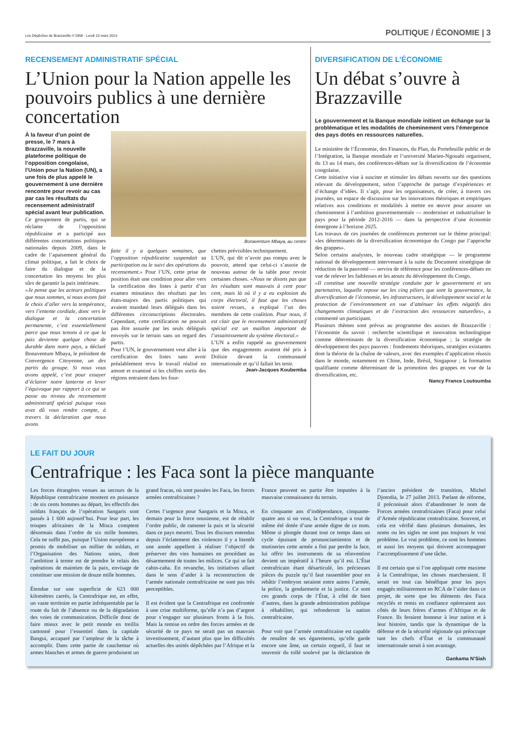Les Dépêches de Brazzaville n°1958 - Lundi 10 mars 2014 POLITIQUE / ÉCONOMIE | 3
RECENSEMENT ADMINISTRATIF SPÉCIAL
L’Union pour la Nation appelle les pouvoirs publics à une dernière concertation
À la faveur d’un point de presse, le 7 mars à Brazzaville, la nouvelle plateforme politique de l’opposition congolaise, l’Union pour la Nation (UN), a une fois de plus appelé le gouvernement à une dernière rencontre pour revoir au cas par cas les résultats du recensement administratif spécial avant leur publication.
Ce groupement de partis, qui se réclame de l’opposition républicaine et a participé aux différentes concertations politiques nationales depuis 2009, dans le cadre de l’apaisement général du climat politique, a fait le choix de faire du dialogue et de la concertation les moyens les plus sûrs de garantir la paix intérieure.
«Je pense que les acteurs politiques que nous sommes, si nous avons fait le choix d’aller vers la tempérance, vers l’entente cordiale, donc vers le dialogue et la concertation permanente, c’est essentiellement parce que nous tenons à ce que la paix devienne quelque chose de durable dans notre pays, a déclaré Bonaventure Mbaya, le président de Convergence Citoyenne, un des partis du groupe. Si nous vous avons appelé, c’est pour essayer d’éclairer notre lanterne et lever l’équivoque par rapport à ce qui se passe au niveau du recensement administratif spécial puisque vous avez dû vous rendre compte, à travers la déclaration que nous avons
Bonaventure Mbaya, au centre
faite il y a quelques semaines, que l’opposition républicaine suspendait sa participation ou le suivi des opérations du recensement.» Pour l’UN, cette prise de position était une condition pour aller vers la certification des listes à partir d’un examen minutieux des résultats par les états-majors des partis politiques qui avaient mandaté leurs délégués dans les différentes circonscriptions électorales. Cependant, cette certification ne pouvait pas être assurée par les seuls délégués envoyés sur le terrain sans un regard des partis.
Pour l’UN, le gouvernement veut aller à la certification des listes sans avoir préalablement revu le travail réalisé en amont et examiné si les chiffres sortis des régions entraient dans les four-
chettes prévisibles techniquement.
L’UN, qui dit n’avoir pas rompu avec le pouvoir, attend que celui-ci s’assoie de nouveau autour de la table pour revoir certaines choses. «Nous ne disons pas que les résultats sont mauvais à cent pour cent, mais là où il y a eu explosion du corps électoral, il faut que les choses soient revues, a expliqué l’un des membres de cette coalition. Pour nous, il est clair que le recensement administratif spécial est un maillon important de l’assainissement du système électoral.»
L’UN a enfin rappelé au gouvernement que des engagements avaient été pris à Dolisie devant la communauté internationale et qu’il fallait les tenir.
Jean-Jacques Koubemba
DIVERSIFICATION DE L’ÉCONOMIE
Un débat s’ouvre à Brazzaville
Le gouvernement et la Banque mondiale initient un échange sur la problématique et les modalités de cheminement vers l’émergence des pays dotés en ressources naturelles.
Le ministère de l’Économie, des Finances, du Plan, du Portefeuille public et de l’Intégration, la Banque mondiale et l’université Marien-Ngouabi organisent, du 13 au 14 mars, des conférences-débats sur la diversification de l’économie congolaise.
Cette initiative vise à susciter et stimuler les débats ouverts sur des questions relevant du développement, selon l’approche de partage d’expériences et d’échange d’idées. Il s’agit, pour les organisateurs, de créer, à travers ces journées, un espace de discussion sur les innovations théoriques et empiriques relatives aux conditions et modalités à mettre en œuvre pour assurer un cheminement à l’ambition gouvernementale — moderniser et industrialiser le pays pour la période 2012-2016 — dans la perspective d’une économie émergente à l’horizon 2025.
Les travaux de ces journées de conférences porteront sur le thème principal: «les déterminants de la diversification économique du Congo par l’approche des grappes».
Selon certains analystes, le nouveau cadre stratégique — le programme national de développement intervenant à la suite du Document stratégique de réduction de la pauvreté — servira de référence pour les conférences-débats en vue de relever les faiblesses et les atouts du développement du Congo.
«Il constitue une nouvelle stratégie conduite par le gouvernement et ses partenaires, laquelle repose sur les cinq piliers que sont la gouvernance, la diversification de l’économie, les infrastructures, le développement social et la protection de l’environnement en vue d’atténuer les effets négatifs des changements climatiques et de l’extraction des ressources naturelles», a commenté un participant.
Plusieurs thèmes sont prévus au programme des assises de Brazzaville : l’économie du savoir : recherche scientifique et innovation technologique comme déterminants de la diversification économique ; la stratégie de développement des pays pauvres : fondements théoriques, stratégies existantes dont la théorie de la chaîne de valeurs, avec des exemples d’application réussis dans le monde, notamment en Chine, Inde, Brésil, Singapour ; la formation qualifiante comme déterminant de la promotion des grappes en vue de la diversification, etc.
Nancy France Loutoumba
LE FAIT DU JOUR
Centrafrique : les Faca sont la pièce manquante
Les forces étrangères venues au secours de la République centrafricaine montent en puissance : de six cents hommes au départ, les effectifs des soldats français de l’opération Sangaris sont passés à 1 600 aujourd’hui. Pour leur part, les troupes africaines de la Misca comptent désormais dans l’ordre de six mille hommes. Cela ne suffit pas, puisque l’Union européenne a promis de mobiliser un millier de soldats, et l’Organisation des Nations unies, dont l’ambition à terme est de prendre le relais des opérations de maintien de la paix, envisage de constituer une mission de douze mille hommes.
Étendue sur une superficie de 623 000 kilomètres carrés, la Centrafrique est, en effet, un vaste territoire en partie infréquentable par la route du fait de l’absence ou de la dégradation des voies de communication. Difficile donc de faire mieux avec le petit monde en treillis cantonné pour l’essentiel dans la capitale Bangui, accaparé par l’ampleur de la tâche à accomplir. Dans cette partie de cauchemar où armes blanches et armes de guerre produisent un grand fracas, où sont passées les Faca, les forces armées centrafricaines ?
Certes l’urgence pour Sangaris et la Misca, et demain pour la force onusienne, est de rétablir l’ordre public, de ramener la paix et la sécurité dans ce pays meurtri. Tous les discours entendus depuis l’éclatement des violences il y a bientôt une année appellent à réaliser l’objectif de préserver des vies humaines en procédant au désarmement de toutes les milices. Ce qui se fait cahin-caha. En revanche, les initiatives allant dans le sens d’aider à la reconstruction de l’armée nationale centrafricaine ne sont pas très perceptibles.
Il est évident que la Centrafrique est confrontée à une crise multiforme, qu’elle n’a pas d’argent pour s’engager sur plusieurs fronts à la fois. Mais la remise en ordre des forces armées et de sécurité de ce pays ne serait pas un mauvais investissement, d’autant plus que les difficultés actuelles des unités dépêchées par l’Afrique et la France peuvent en partie être imputées à la mauvaise connaissance du terrain.
En cinquante ans d’indépendance, cinquante-quatre ans si on veut, la Centrafrique a tout de même été dotée d’une armée digne de ce nom. Même si plongée durant tout ce temps dans un cycle épuisant de pronunciamientos et de mutineries cette armée a fini par perdre la face, lui offrir les instruments de sa réinvention devient un impératif à l’heure qu’il est. L’État centrafricain étant désarticulé, les précieuses pièces du puzzle qu’il faut rassembler pour en rebâtir l’embryon seraient entre autres l’armée, la police, la gendarmerie et la justice. Ce sont ces grands corps de l’État, à côté de bien d’autres, dans la grande administration publique à réhabiliter, qui refonderont la nation centrafricaine.
Pour voir que l’armée centrafricaine est capable de renaître de ses égarements, qu’elle garde encore une âme, un certain orgueil, il faut se souvenir du tollé soulevé par la déclaration de l’ancien président de transition, Michel Djotodia, le 27 juillet 2013. Parlant de réforme, il préconisait alors d’abandonner le nom de Forces armées centrafricaines (Faca) pour celui d’Armée républicaine centrafricaine. Souvent, et cela est vérifié dans plusieurs domaines, les noms ou les sigles ne sont pas toujours le vrai problème. Le vrai problème, ce sont les hommes et aussi les moyens qui doivent accompagner l’accomplissement d’une tâche.
Il est certain que si l’on appliquait cette maxime à la Centrafrique, les choses marcheraient. Il serait en tout cas bénéfique pour les pays engagés militairement en RCA de l’aider dans ce projet, de sorte que les éléments des Faca recyclés et remis en confiance opèreraient aux côtés de leurs frères d’armes d’Afrique et de France. Ils feraient honneur à leur nation et à leur histoire, tandis que la dynamique de la défense et de la sécurité régionale qui préoccupe tant les chefs d’État et la communauté internationale serait à son avantage.
Gankama N’Siah